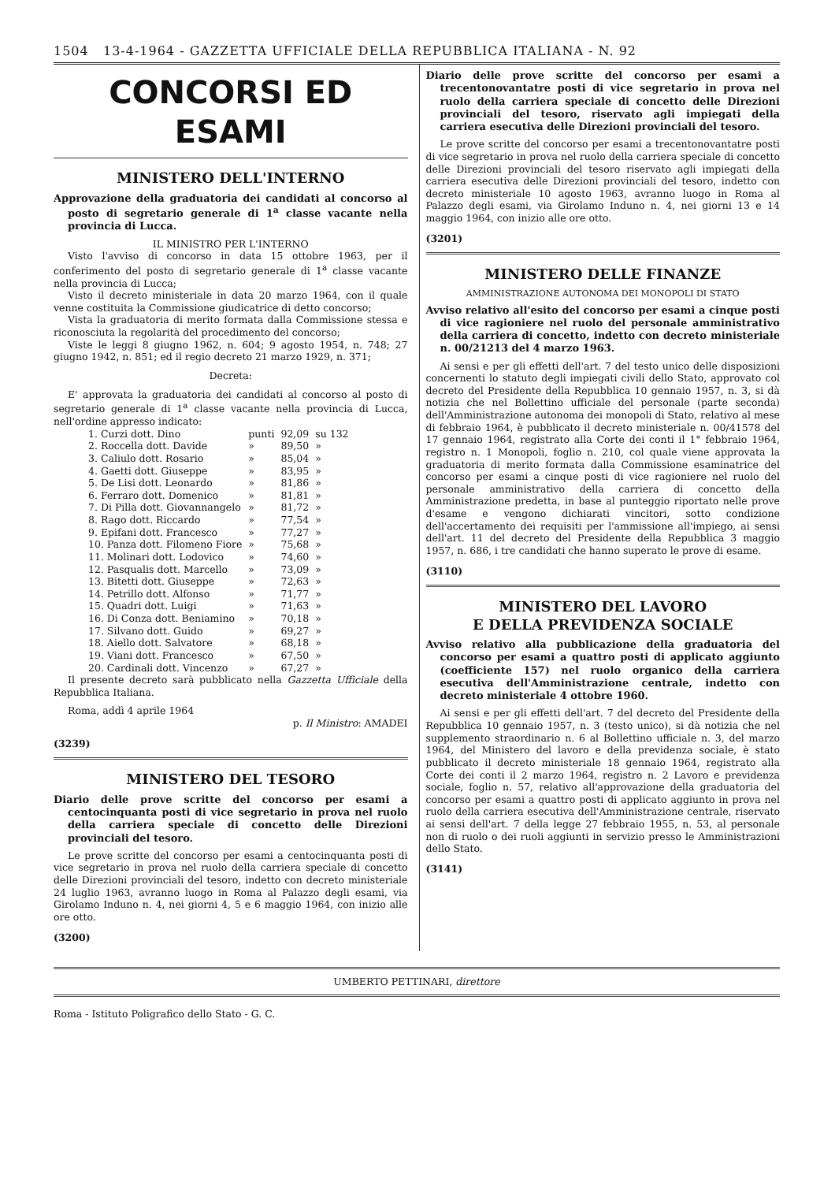1504 13-4-1964 - GAZZETTA UFFICIALE DELLA REPUBBLICA ITALIANA - N. 92
CONCORSI ED ESAMI
MINISTERO DELL'INTERNO
Approvazione della graduatoria dei candidati al concorso al posto di segretario generale di 1<sup>a</sup> classe vacante nella provincia di Lucca.
IL MINISTRO PER L'INTERNO
Visto l'avviso di concorso in data 15 ottobre 1963, per il conferimento del posto di segretario generale di 1<sup>a</sup> classe vacante nella provincia di Lucca;
Visto il decreto ministeriale in data 20 marzo 1964, con il quale venne costituita la Commissione giudicatrice di detto concorso;
Vista la graduatoria di merito formata dalla Commissione stessa e riconosciuta la regolarità del procedimento del concorso;
Viste le leggi 8 giugno 1962, n. 604; 9 agosto 1954, n. 748; 27 giugno 1942, n. 851; ed il regio decreto 21 marzo 1929, n. 371;
Decreta:
E' approvata la graduatoria dei candidati al concorso al posto di segretario generale di 1<sup>a</sup> classe vacante nella provincia di Lucca, nell'ordine appresso indicato:
| 1. Curzi dott. Dino | punti | 92,09 | su 132 |
| 2. Roccella dott. Davide | » | 89,50 | » |
| 3. Caliulo dott. Rosario | » | 85,04 | » |
| 4. Gaetti dott. Giuseppe | » | 83,95 | » |
| 5. De Lisi dott. Leonardo | » | 81,86 | » |
| 6. Ferraro dott. Domenico | » | 81,81 | » |
| 7. Di Pilla dott. Giovannangelo | » | 81,72 | » |
| 8. Rago dott. Riccardo | » | 77,54 | » |
| 9. Epifani dott. Francesco | » | 77,27 | » |
| 10. Panza dott. Filomeno Fiore | » | 75,68 | » |
| 11. Molinari dott. Lodovico | » | 74,60 | » |
| 12. Pasqualis dott. Marcello | » | 73,09 | » |
| 13. Bitetti dott. Giuseppe | » | 72,63 | » |
| 14. Petrillo dott. Alfonso | » | 71,77 | » |
| 15. Quadri dott. Luigi | » | 71,63 | » |
| 16. Di Conza dott. Beniamino | » | 70,18 | » |
| 17. Silvano dott. Guido | » | 69,27 | » |
| 18. Aiello dott. Salvatore | » | 68,18 | » |
| 19. Viani dott. Francesco | » | 67,50 | » |
| 20. Cardinali dott. Vincenzo | » | 67,27 | » |
Il presente decreto sarà pubblicato nella Gazzetta Ufficiale della Repubblica Italiana.
Roma, addì 4 aprile 1964
p. Il Ministro: AMADEI
(3239)
MINISTERO DEL TESORO
Diario delle prove scritte del concorso per esami a centocinquanta posti di vice segretario in prova nel ruolo della carriera speciale di concetto delle Direzioni provinciali del tesoro.
Le prove scritte del concorso per esami a centocinquanta posti di vice segretario in prova nel ruolo della carriera speciale di concetto delle Direzioni provinciali del tesoro, indetto con decreto ministeriale 24 luglio 1963, avranno luogo in Roma al Palazzo degli esami, via Girolamo Induno n. 4, nei giorni 4, 5 e 6 maggio 1964, con inizio alle ore otto.
(3200)
Diario delle prove scritte del concorso per esami a trecentonovantatre posti di vice segretario in prova nel ruolo della carriera speciale di concetto delle Direzioni provinciali del tesoro, riservato agli impiegati della carriera esecutiva delle Direzioni provinciali del tesoro.
Le prove scritte del concorso per esami a trecentonovantatre posti di vice segretario in prova nel ruolo della carriera speciale di concetto delle Direzioni provinciali del tesoro riservato agli impiegati della carriera esecutiva delle Direzioni provinciali del tesoro, indetto con decreto ministeriale 10 agosto 1963, avranno luogo in Roma al Palazzo degli esami, via Girolamo Induno n. 4, nei giorni 13 e 14 maggio 1964, con inizio alle ore otto.
(3201)
MINISTERO DELLE FINANZE
AMMINISTRAZIONE AUTONOMA DEI MONOPOLI DI STATO
Avviso relativo all'esito del concorso per esami a cinque posti di vice ragioniere nel ruolo del personale amministrativo della carriera di concetto, indetto con decreto ministeriale n. 00/21213 del 4 marzo 1963.
Ai sensi e per gli effetti dell'art. 7 del testo unico delle disposizioni concernenti lo statuto degli impiegati civili dello Stato, approvato col decreto del Presidente della Repubblica 10 gennaio 1957, n. 3, si dà notizia che nel Bollettino ufficiale del personale (parte seconda) dell'Amministrazione autonoma dei monopoli di Stato, relativo al mese di febbraio 1964, è pubblicato il decreto ministeriale n. 00/41578 del 17 gennaio 1964, registrato alla Corte dei conti il 1° febbraio 1964, registro n. 1 Monopoli, foglio n. 210, col quale viene approvata la graduatoria di merito formata dalla Commissione esaminatrice del concorso per esami a cinque posti di vice ragioniere nel ruolo del personale amministrativo della carriera di concetto della Amministrazione predetta, in base al punteggio riportato nelle prove d'esame e vengono dichiarati vincitori, sotto condizione dell'accertamento dei requisiti per l'ammissione all'impiego, ai sensi dell'art. 11 del decreto del Presidente della Repubblica 3 maggio 1957, n. 686, i tre candidati che hanno superato le prove di esame.
(3110)
MINISTERO DEL LAVORO
E DELLA PREVIDENZA SOCIALE
Avviso relativo alla pubblicazione della graduatoria del concorso per esami a quattro posti di applicato aggiunto (coefficiente 157) nel ruolo organico della carriera esecutiva dell'Amministrazione centrale, indetto con decreto ministeriale 4 ottobre 1960.
Ai sensi e per gli effetti dell'art. 7 del decreto del Presidente della Repubblica 10 gennaio 1957, n. 3 (testo unico), si dà notizia che nel supplemento straordinario n. 6 al Bollettino ufficiale n. 3, del marzo 1964, del Ministero del lavoro e della previdenza sociale, è stato pubblicato il decreto ministeriale 18 gennaio 1964, registrato alla Corte dei conti il 2 marzo 1964, registro n. 2 Lavoro e previdenza sociale, foglio n. 57, relativo all'approvazione della graduatoria del concorso per esami a quattro posti di applicato aggiunto in prova nel ruolo della carriera esecutiva dell'Amministrazione centrale, riservato ai sensi dell'art. 7 della legge 27 febbraio 1955, n. 53, al personale non di ruolo o dei ruoli aggiunti in servizio presso le Amministrazioni dello Stato.
(3141)
UMBERTO PETTINARI, direttore
Roma - Istituto Poligrafico dello Stato - G. C.